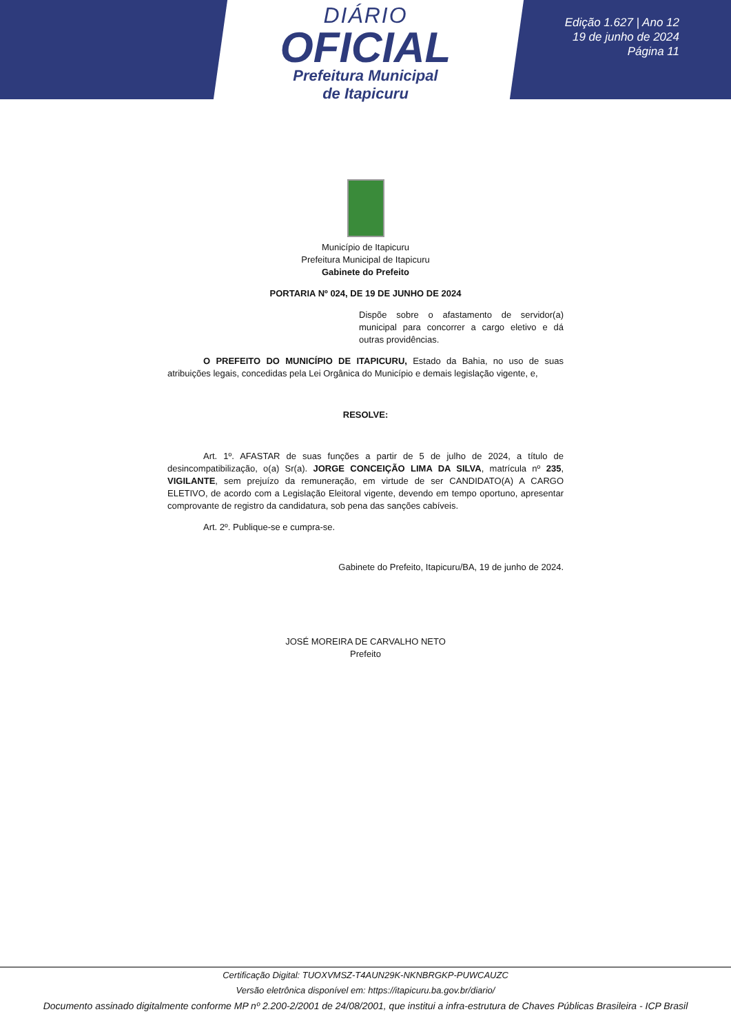DIÁRIO
OFICIAL
Prefeitura Municipal
de Itapicuru
Edição 1.627 | Ano 12
19 de junho de 2024
Página 11
Município de Itapicuru
Prefeitura Municipal de Itapicuru
Gabinete do Prefeito
PORTARIA Nº 024, DE 19 DE JUNHO DE 2024
Dispõe sobre o afastamento de servidor(a) municipal para concorrer a cargo eletivo e dá outras providências.
O PREFEITO DO MUNICÍPIO DE ITAPICURU, Estado da Bahia, no uso de suas atribuições legais, concedidas pela Lei Orgânica do Município e demais legislação vigente, e,
RESOLVE:
Art. 1º. AFASTAR de suas funções a partir de 5 de julho de 2024, a título de desincompatibilização, o(a) Sr(a). JORGE CONCEIÇÃO LIMA DA SILVA, matrícula nº 235, VIGILANTE, sem prejuízo da remuneração, em virtude de ser CANDIDATO(A) A CARGO ELETIVO, de acordo com a Legislação Eleitoral vigente, devendo em tempo oportuno, apresentar comprovante de registro da candidatura, sob pena das sanções cabíveis.
Art. 2º. Publique-se e cumpra-se.
Gabinete do Prefeito, Itapicuru/BA, 19 de junho de 2024.
JOSÉ MOREIRA DE CARVALHO NETO
Prefeito
Certificação Digital: TUOXVMSZ-T4AUN29K-NKNBRGKP-PUWCAUZC
Versão eletrônica disponível em: https://itapicuru.ba.gov.br/diario/
Documento assinado digitalmente conforme MP nº 2.200-2/2001 de 24/08/2001, que institui a infra-estrutura de Chaves Públicas Brasileira - ICP Brasil